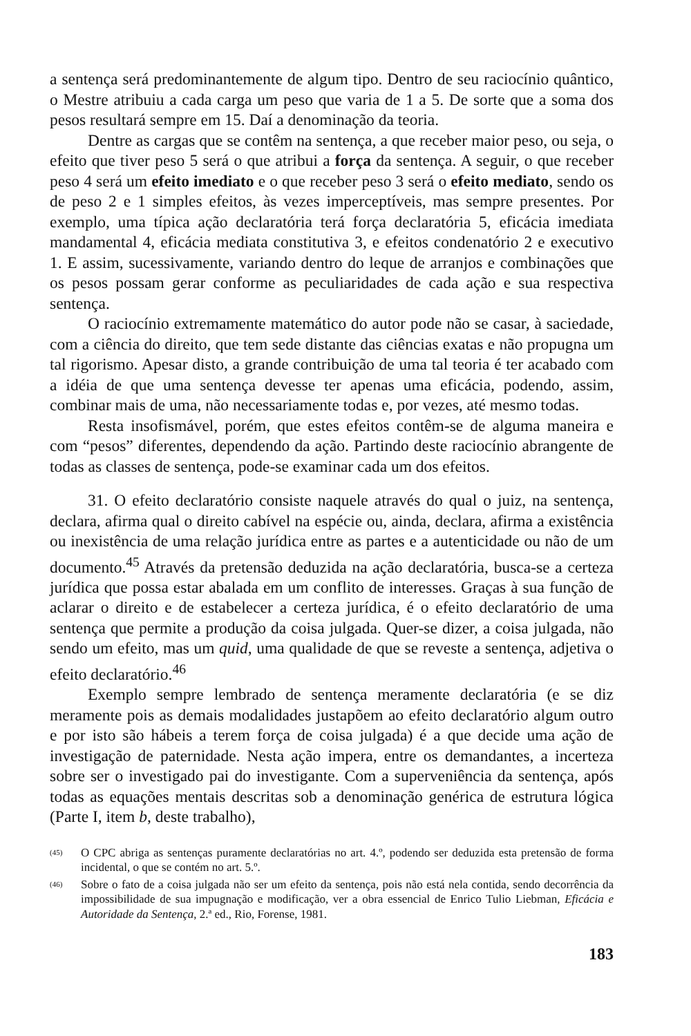a sentença será predominantemente de algum tipo. Dentro de seu raciocínio quântico, o Mestre atribuiu a cada carga um peso que varia de 1 a 5. De sorte que a soma dos pesos resultará sempre em 15. Daí a denominação da teoria.
Dentre as cargas que se contêm na sentença, a que receber maior peso, ou seja, o efeito que tiver peso 5 será o que atribui a força da sentença. A seguir, o que receber peso 4 será um efeito imediato e o que receber peso 3 será o efeito mediato, sendo os de peso 2 e 1 simples efeitos, às vezes imperceptíveis, mas sempre presentes. Por exemplo, uma típica ação declaratória terá força declaratória 5, eficácia imediata mandamental 4, eficácia mediata constitutiva 3, e efeitos condenatório 2 e executivo 1. E assim, sucessivamente, variando dentro do leque de arranjos e combinações que os pesos possam gerar conforme as peculiaridades de cada ação e sua respectiva sentença.
O raciocínio extremamente matemático do autor pode não se casar, à saciedade, com a ciência do direito, que tem sede distante das ciências exatas e não propugna um tal rigorismo. Apesar disto, a grande contribuição de uma tal teoria é ter acabado com a idéia de que uma sentença devesse ter apenas uma eficácia, podendo, assim, combinar mais de uma, não necessariamente todas e, por vezes, até mesmo todas.
Resta insofismável, porém, que estes efeitos contêm-se de alguma maneira e com “pesos” diferentes, dependendo da ação. Partindo deste raciocínio abrangente de todas as classes de sentença, pode-se examinar cada um dos efeitos.
31. O efeito declaratório consiste naquele através do qual o juiz, na sentença, declara, afirma qual o direito cabível na espécie ou, ainda, declara, afirma a existência ou inexistência de uma relação jurídica entre as partes e a autenticidade ou não de um documento.<sup>45</sup> Através da pretensão deduzida na ação declaratória, busca-se a certeza jurídica que possa estar abalada em um conflito de interesses. Graças à sua função de aclarar o direito e de estabelecer a certeza jurídica, é o efeito declaratório de uma sentença que permite a produção da coisa julgada. Quer-se dizer, a coisa julgada, não sendo um efeito, mas um quid, uma qualidade de que se reveste a sentença, adjetiva o efeito declaratório.<sup>46</sup>
Exemplo sempre lembrado de sentença meramente declaratória (e se diz meramente pois as demais modalidades justapõem ao efeito declaratório algum outro e por isto são hábeis a terem força de coisa julgada) é a que decide uma ação de investigação de paternidade. Nesta ação impera, entre os demandantes, a incerteza sobre ser o investigado pai do investigante. Com a superveniência da sentença, após todas as equações mentais descritas sob a denominação genérica de estrutura lógica (Parte I, item b, deste trabalho),
<sup>(45)</sup> O CPC abriga as sentenças puramente declaratórias no art. 4.º, podendo ser deduzida esta pretensão de forma incidental, o que se contém no art. 5.º.
<sup>(46)</sup> Sobre o fato de a coisa julgada não ser um efeito da sentença, pois não está nela contida, sendo decorrência da impossibilidade de sua impugnação e modificação, ver a obra essencial de Enrico Tulio Liebman, Eficácia e Autoridade da Sentença, 2.ª ed., Rio, Forense, 1981.
183